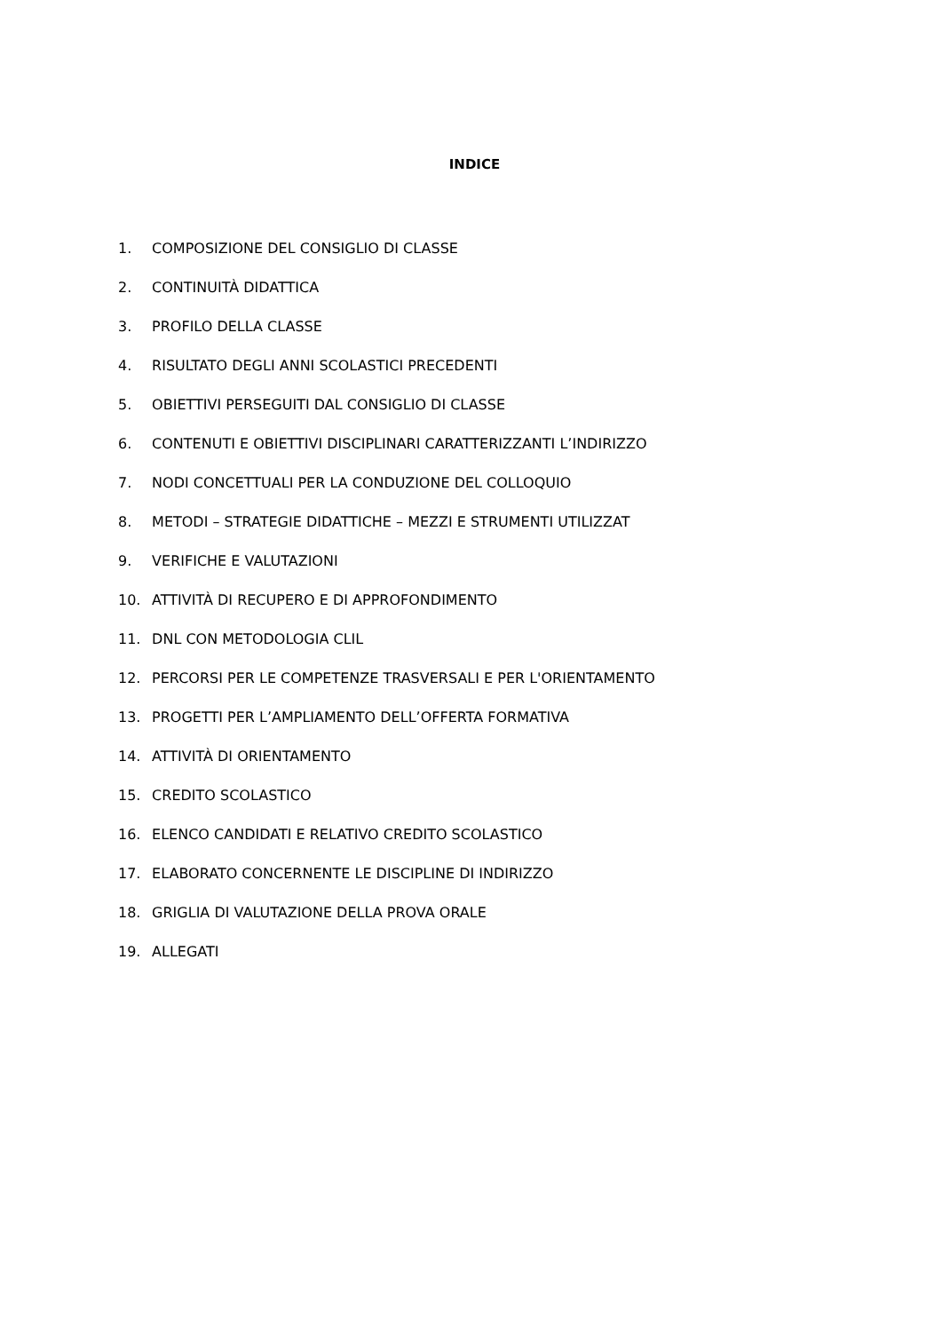INDICE
1. COMPOSIZIONE DEL CONSIGLIO DI CLASSE
2. CONTINUITÀ DIDATTICA
3. PROFILO DELLA CLASSE
4. RISULTATO DEGLI ANNI SCOLASTICI PRECEDENTI
5. OBIETTIVI PERSEGUITI DAL CONSIGLIO DI CLASSE
6. CONTENUTI E OBIETTIVI DISCIPLINARI CARATTERIZZANTI L’INDIRIZZO
7. NODI CONCETTUALI PER LA CONDUZIONE DEL COLLOQUIO
8. METODI – STRATEGIE DIDATTICHE – MEZZI E STRUMENTI UTILIZZAT
9. VERIFICHE E VALUTAZIONI
10. ATTIVITÀ DI RECUPERO E DI APPROFONDIMENTO
11. DNL CON METODOLOGIA CLIL
12. PERCORSI PER LE COMPETENZE TRASVERSALI E PER L'ORIENTAMENTO
13. PROGETTI PER L’AMPLIAMENTO DELL’OFFERTA FORMATIVA
14. ATTIVITÀ DI ORIENTAMENTO
15. CREDITO SCOLASTICO
16. ELENCO CANDIDATI E RELATIVO CREDITO SCOLASTICO
17. ELABORATO CONCERNENTE LE DISCIPLINE DI INDIRIZZO
18. GRIGLIA DI VALUTAZIONE DELLA PROVA ORALE
19. ALLEGATI